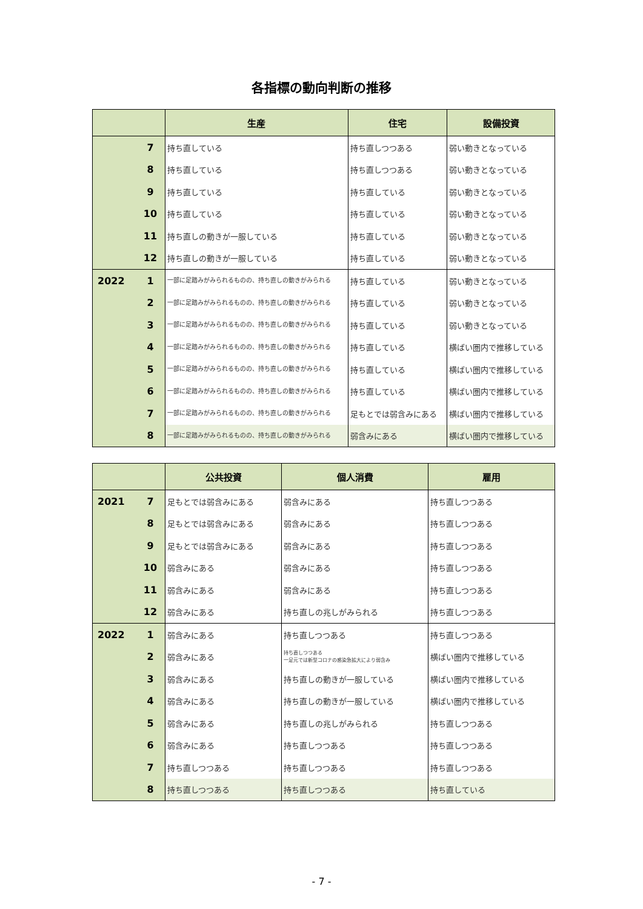各指標の動向判断の推移
| | | 生産 | 住宅 | 設備投資 |
| --- | --- | --- | --- | --- |
| | 7 | 持ち直している | 持ち直しつつある | 弱い動きとなっている |
| | 8 | 持ち直している | 持ち直しつつある | 弱い動きとなっている |
| | 9 | 持ち直している | 持ち直している | 弱い動きとなっている |
| | 10 | 持ち直している | 持ち直している | 弱い動きとなっている |
| | 11 | 持ち直しの動きが一服している | 持ち直している | 弱い動きとなっている |
| | 12 | 持ち直しの動きが一服している | 持ち直している | 弱い動きとなっている |
| 2022 | 1 | 一部に足踏みがみられるものの、持ち直しの動きがみられる | 持ち直している | 弱い動きとなっている |
| | 2 | 一部に足踏みがみられるものの、持ち直しの動きがみられる | 持ち直している | 弱い動きとなっている |
| | 3 | 一部に足踏みがみられるものの、持ち直しの動きがみられる | 持ち直している | 弱い動きとなっている |
| | 4 | 一部に足踏みがみられるものの、持ち直しの動きがみられる | 持ち直している | 横ばい圏内で推移している |
| | 5 | 一部に足踏みがみられるものの、持ち直しの動きがみられる | 持ち直している | 横ばい圏内で推移している |
| | 6 | 一部に足踏みがみられるものの、持ち直しの動きがみられる | 持ち直している | 横ばい圏内で推移している |
| | 7 | 一部に足踏みがみられるものの、持ち直しの動きがみられる | 足もとでは弱含みにある | 横ばい圏内で推移している |
| | 8 | 一部に足踏みがみられるものの、持ち直しの動きがみられる | 弱含みにある | 横ばい圏内で推移している |
| | | 公共投資 | 個人消費 | 雇用 |
| --- | --- | --- | --- | --- |
| 2021 | 7 | 足もとでは弱含みにある | 弱含みにある | 持ち直しつつある |
| | 8 | 足もとでは弱含みにある | 弱含みにある | 持ち直しつつある |
| | 9 | 足もとでは弱含みにある | 弱含みにある | 持ち直しつつある |
| | 10 | 弱含みにある | 弱含みにある | 持ち直しつつある |
| | 11 | 弱含みにある | 弱含みにある | 持ち直しつつある |
| | 12 | 弱含みにある | 持ち直しの兆しがみられる | 持ち直しつつある |
| 2022 | 1 | 弱含みにある | 持ち直しつつある | 持ち直しつつある |
| | 2 | 弱含みにある | 持ち直しつつある 一足元では新型コロナの感染急拡大により弱含み | 横ばい圏内で推移している |
| | 3 | 弱含みにある | 持ち直しの動きが一服している | 横ばい圏内で推移している |
| | 4 | 弱含みにある | 持ち直しの動きが一服している | 横ばい圏内で推移している |
| | 5 | 弱含みにある | 持ち直しの兆しがみられる | 持ち直しつつある |
| | 6 | 弱含みにある | 持ち直しつつある | 持ち直しつつある |
| | 7 | 持ち直しつつある | 持ち直しつつある | 持ち直しつつある |
| | 8 | 持ち直しつつある | 持ち直しつつある | 持ち直している |
- 7 -